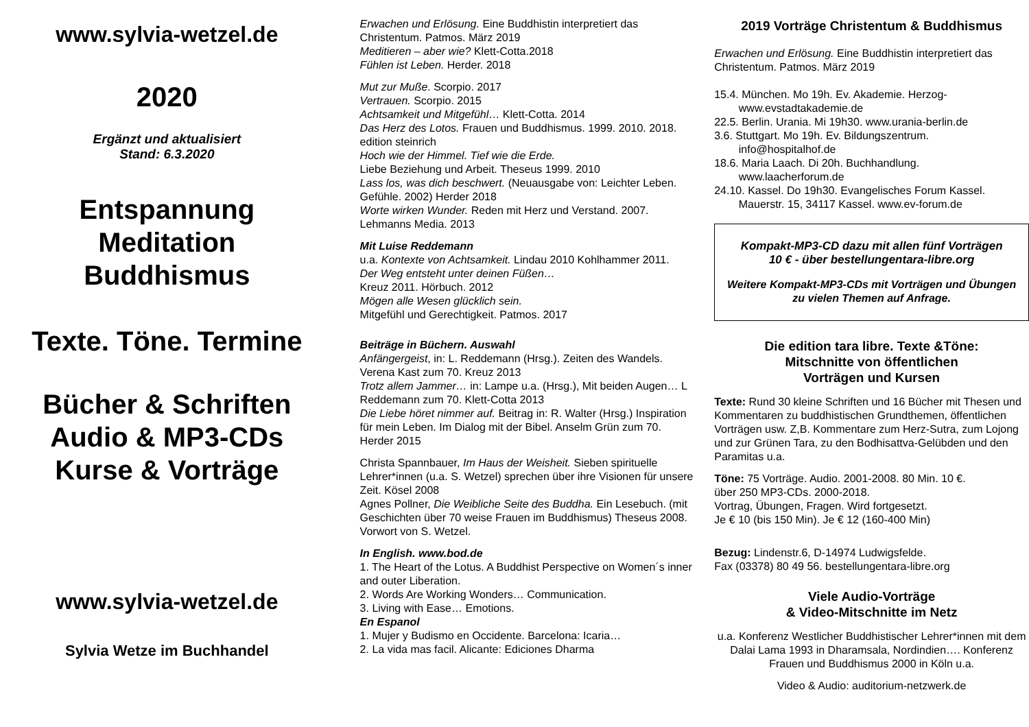www.sylvia-wetzel.de
2020
Ergänzt und aktualisiert
Stand: 6.3.2020
Entspannung
Meditation
Buddhismus
Texte. Töne. Termine
Bücher & Schriften
Audio & MP3-CDs
Kurse & Vorträge
www.sylvia-wetzel.de
Sylvia Wetze im Buchhandel
Erwachen und Erlösung. Eine Buddhistin interpretiert das Christentum. Patmos. März 2019
Meditieren – aber wie? Klett-Cotta.2018
Fühlen ist Leben. Herder. 2018
Mut zur Muße. Scorpio. 2017
Vertrauen. Scorpio. 2015
Achtsamkeit und Mitgefühl… Klett-Cotta. 2014
Das Herz des Lotos. Frauen und Buddhismus. 1999. 2010. 2018. edition steinrich
Hoch wie der Himmel. Tief wie die Erde.
Liebe Beziehung und Arbeit. Theseus 1999. 2010
Lass los, was dich beschwert. (Neuausgabe von: Leichter Leben. Gefühle. 2002) Herder 2018
Worte wirken Wunder. Reden mit Herz und Verstand. 2007. Lehmanns Media. 2013
Mit Luise Reddemann
u.a. Kontexte von Achtsamkeit. Lindau 2010 Kohlhammer 2011.
Der Weg entsteht unter deinen Füßen…
Kreuz 2011. Hörbuch. 2012
Mögen alle Wesen glücklich sein.
Mitgefühl und Gerechtigkeit. Patmos. 2017
Beiträge in Büchern. Auswahl
Anfängergeist, in: L. Reddemann (Hrsg.). Zeiten des Wandels. Verena Kast zum 70. Kreuz 2013
Trotz allem Jammer… in: Lampe u.a. (Hrsg.), Mit beiden Augen… L Reddemann zum 70. Klett-Cotta 2013
Die Liebe höret nimmer auf. Beitrag in: R. Walter (Hrsg.) Inspiration für mein Leben. Im Dialog mit der Bibel. Anselm Grün zum 70. Herder 2015
Christa Spannbauer, Im Haus der Weisheit. Sieben spirituelle Lehrer*innen (u.a. S. Wetzel) sprechen über ihre Visionen für unsere Zeit. Kösel 2008
Agnes Pollner, Die Weibliche Seite des Buddha. Ein Lesebuch. (mit Geschichten über 70 weise Frauen im Buddhismus) Theseus 2008. Vorwort von S. Wetzel.
In English. www.bod.de
1. The Heart of the Lotus. A Buddhist Perspective on Women´s inner and outer Liberation.
2. Words Are Working Wonders… Communication.
3. Living with Ease… Emotions.
En Espanol
1. Mujer y Budismo en Occidente. Barcelona: Icaria…
2. La vida mas facil. Alicante: Ediciones Dharma
2019 Vorträge Christentum & Buddhismus
Erwachen und Erlösung. Eine Buddhistin interpretiert das Christentum. Patmos. März 2019
15.4. München. Mo 19h. Ev. Akademie. Herzog-
www.evstadtakademie.de
22.5. Berlin. Urania. Mi 19h30. www.urania-berlin.de
3.6. Stuttgart. Mo 19h. Ev. Bildungszentrum.
info@hospitalhof.de
18.6. Maria Laach. Di 20h. Buchhandlung.
www.laacherforum.de
24.10. Kassel. Do 19h30. Evangelisches Forum Kassel.
Mauerstr. 15, 34117 Kassel. www.ev-forum.de
Kompakt-MP3-CD dazu mit allen fünf Vorträgen
10 € - über bestellungentara-libre.org
Weitere Kompakt-MP3-CDs mit Vorträgen und Übungen zu vielen Themen auf Anfrage.
Die edition tara libre. Texte &Töne:
Mitschnitte von öffentlichen
Vorträgen und Kursen
Texte: Rund 30 kleine Schriften und 16 Bücher mit Thesen und Kommentaren zu buddhistischen Grundthemen, öffentlichen Vorträgen usw. Z,B. Kommentare zum Herz-Sutra, zum Lojong und zur Grünen Tara, zu den Bodhisattva-Gelübden und den Paramitas u.a.
Töne: 75 Vorträge. Audio. 2001-2008. 80 Min. 10 €.
über 250 MP3-CDs. 2000-2018.
Vortrag, Übungen, Fragen. Wird fortgesetzt.
Je € 10 (bis 150 Min). Je € 12 (160-400 Min)
Bezug: Lindenstr.6, D-14974 Ludwigsfelde.
Fax (03378) 80 49 56. bestellungentara-libre.org
Viele Audio-Vorträge
& Video-Mitschnitte im Netz
u.a. Konferenz Westlicher Buddhistischer Lehrer*innen mit dem Dalai Lama 1993 in Dharamsala, Nordindien…. Konferenz Frauen und Buddhismus 2000 in Köln u.a.
Video & Audio: auditorium-netzwerk.de